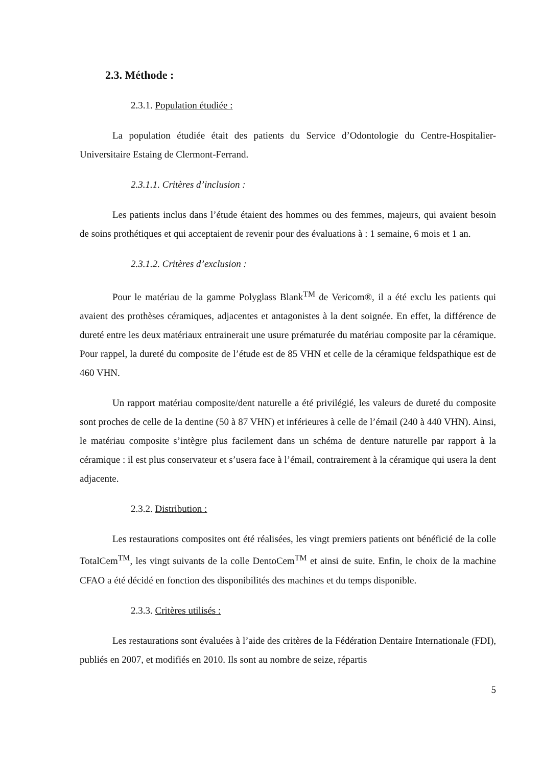2.3. Méthode :
2.3.1. Population étudiée :
La population étudiée était des patients du Service d’Odontologie du Centre-Hospitalier-Universitaire Estaing de Clermont-Ferrand.
2.3.1.1. Critères d’inclusion :
Les patients inclus dans l’étude étaient des hommes ou des femmes, majeurs, qui avaient besoin de soins prothétiques et qui acceptaient de revenir pour des évaluations à : 1 semaine, 6 mois et 1 an.
2.3.1.2. Critères d’exclusion :
Pour le matériau de la gamme Polyglass Blank<sup>TM</sup> de Vericom®, il a été exclu les patients qui avaient des prothèses céramiques, adjacentes et antagonistes à la dent soignée. En effet, la différence de dureté entre les deux matériaux entrainerait une usure prématurée du matériau composite par la céramique. Pour rappel, la dureté du composite de l’étude est de 85 VHN et celle de la céramique feldspathique est de 460 VHN.
Un rapport matériau composite/dent naturelle a été privilégié, les valeurs de dureté du composite sont proches de celle de la dentine (50 à 87 VHN) et inférieures à celle de l’émail (240 à 440 VHN). Ainsi, le matériau composite s’intègre plus facilement dans un schéma de denture naturelle par rapport à la céramique : il est plus conservateur et s’usera face à l’émail, contrairement à la céramique qui usera la dent adjacente.
2.3.2. Distribution :
Les restaurations composites ont été réalisées, les vingt premiers patients ont bénéficié de la colle TotalCem<sup>TM</sup>, les vingt suivants de la colle DentoCem<sup>TM</sup> et ainsi de suite. Enfin, le choix de la machine CFAO a été décidé en fonction des disponibilités des machines et du temps disponible.
2.3.3. Critères utilisés :
Les restaurations sont évaluées à l’aide des critères de la Fédération Dentaire Internationale (FDI), publiés en 2007, et modifiés en 2010. Ils sont au nombre de seize, répartis
5